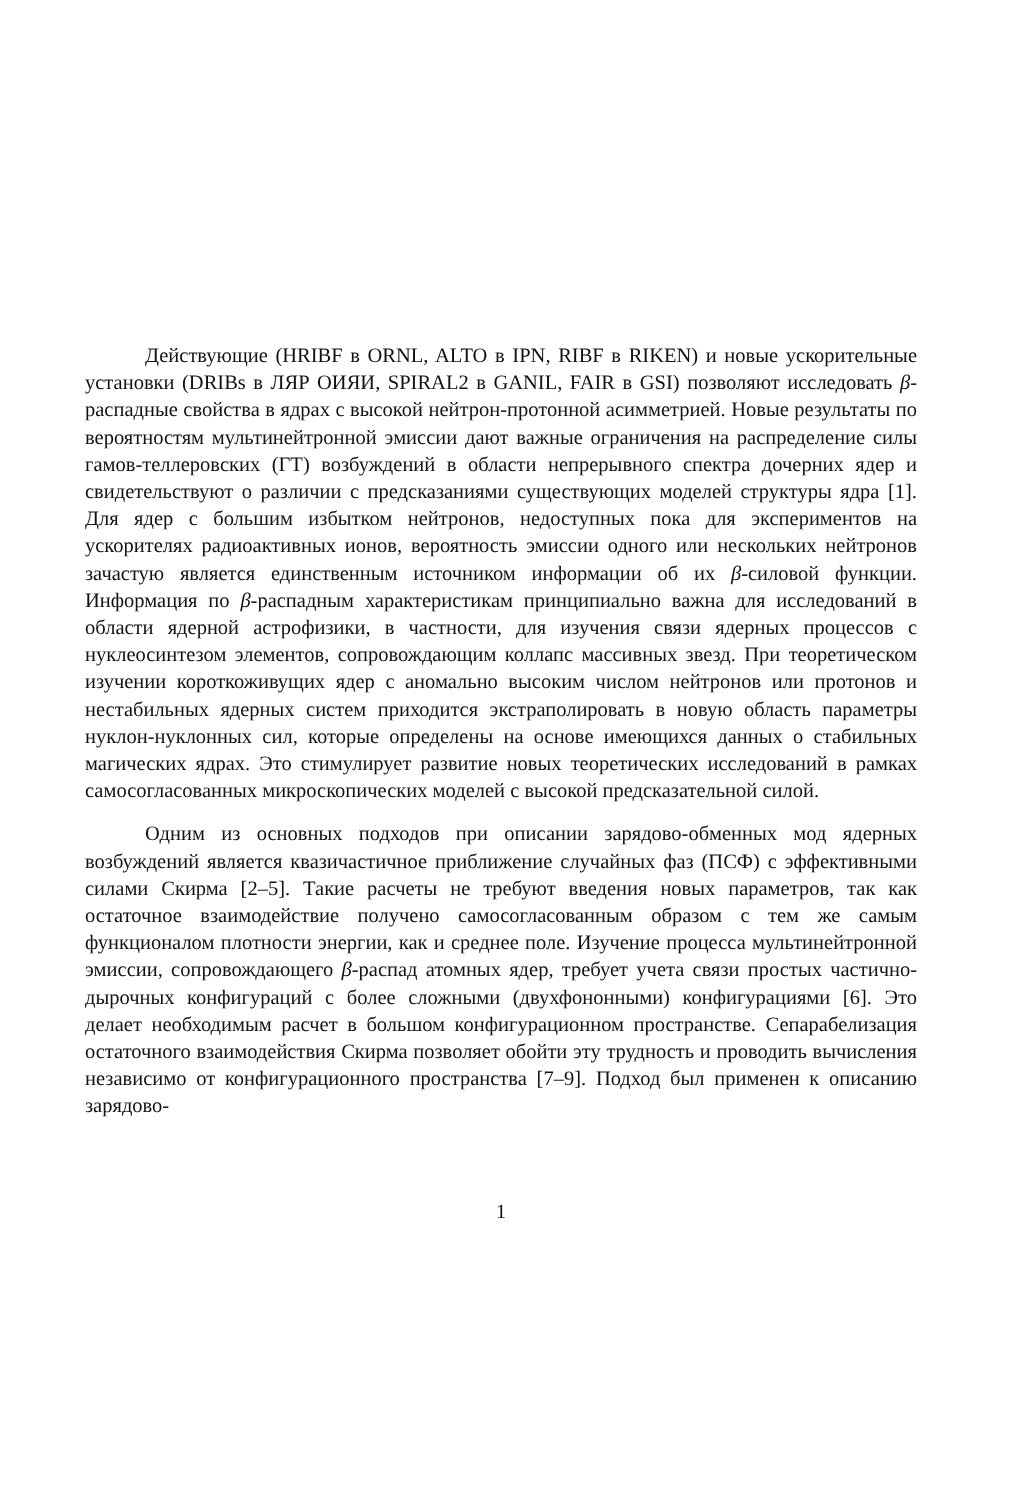Действующие (HRIBF в ORNL, ALTO в IPN, RIBF в RIKEN) и новые ускорительные установки (DRIBs в ЛЯР ОИЯИ, SPIRAL2 в GANIL, FAIR в GSI) позволяют исследовать β-распадные свойства в ядрах с высокой нейтрон-протонной асимметрией. Новые результаты по вероятностям мультинейтронной эмиссии дают важные ограничения на распределение силы гамов-теллеровских (ГТ) возбуждений в области непрерывного спектра дочерних ядер и свидетельствуют о различии с предсказаниями существующих моделей структуры ядра [1]. Для ядер с большим избытком нейтронов, недоступных пока для экспериментов на ускорителях радиоактивных ионов, вероятность эмиссии одного или нескольких нейтронов зачастую является единственным источником информации об их β-силовой функции. Информация по β-распадным характеристикам принципиально важна для исследований в области ядерной астрофизики, в частности, для изучения связи ядерных процессов с нуклеосинтезом элементов, сопровождающим коллапс массивных звезд. При теоретическом изучении короткоживущих ядер с аномально высоким числом нейтронов или протонов и нестабильных ядерных систем приходится экстраполировать в новую область параметры нуклон-нуклонных сил, которые определены на основе имеющихся данных о стабильных магических ядрах. Это стимулирует развитие новых теоретических исследований в рамках самосогласованных микроскопических моделей с высокой предсказательной силой.
Одним из основных подходов при описании зарядово-обменных мод ядерных возбуждений является квазичастичное приближение случайных фаз (ПСФ) с эффективными силами Скирма [2–5]. Такие расчеты не требуют введения новых параметров, так как остаточное взаимодействие получено самосогласованным образом с тем же самым функционалом плотности энергии, как и среднее поле. Изучение процесса мультинейтронной эмиссии, сопровождающего β-распад атомных ядер, требует учета связи простых частично-дырочных конфигураций с более сложными (двухфононными) конфигурациями [6]. Это делает необходимым расчет в большом конфигурационном пространстве. Сепарабелизация остаточного взаимодействия Скирма позволяет обойти эту трудность и проводить вычисления независимо от конфигурационного пространства [7–9]. Подход был применен к описанию зарядово-
1